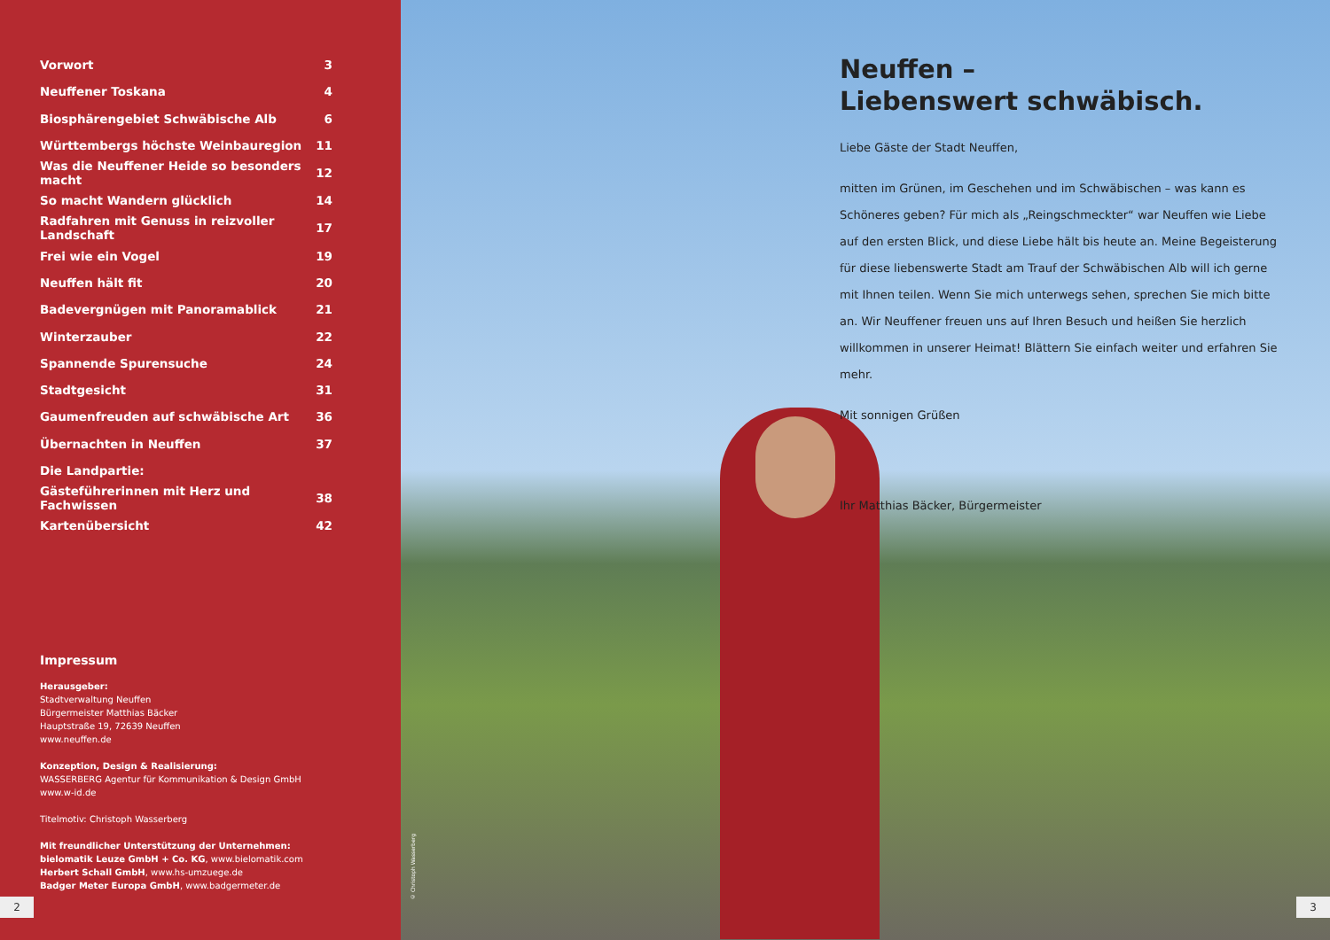| Vorwort | 3 |
| Neuffener Toskana | 4 |
| Biosphärengebiet Schwäbische Alb | 6 |
| Württembergs höchste Weinbauregion | 11 |
| Was die Neuffener Heide so besonders macht | 12 |
| So macht Wandern glücklich | 14 |
| Radfahren mit Genuss in reizvoller Landschaft | 17 |
| Frei wie ein Vogel | 19 |
| Neuffen hält fit | 20 |
| Badevergnügen mit Panoramablick | 21 |
| Winterzauber | 22 |
| Spannende Spurensuche | 24 |
| Stadtgesicht | 31 |
| Gaumenfreuden auf schwäbische Art | 36 |
| Übernachten in Neuffen | 37 |
| Die Landpartie: | |
| Gästeführerinnen mit Herz und Fachwissen | 38 |
| Kartenübersicht | 42 |
Impressum
Herausgeber:
Stadtverwaltung Neuffen
Bürgermeister Matthias Bäcker
Hauptstraße 19, 72639 Neuffen
www.neuffen.de
Konzeption, Design & Realisierung:
WASSERBERG Agentur für Kommunikation & Design GmbH
www.w-id.de
Titelmotiv: Christoph Wasserberg
Mit freundlicher Unterstützung der Unternehmen:
bielomatik Leuze GmbH + Co. KG, www.bielomatik.com
Herbert Schall GmbH, www.hs-umzuege.de
Badger Meter Europa GmbH, www.badgermeter.de
2
Neuffen –
Liebenswert schwäbisch.
Liebe Gäste der Stadt Neuffen,
mitten im Grünen, im Geschehen und im Schwäbischen – was kann es Schöneres geben? Für mich als „Reingschmeckter“ war Neuffen wie Liebe auf den ersten Blick, und diese Liebe hält bis heute an. Meine Begeisterung für diese liebenswerte Stadt am Trauf der Schwäbischen Alb will ich gerne mit Ihnen teilen. Wenn Sie mich unterwegs sehen, sprechen Sie mich bitte an. Wir Neuffener freuen uns auf Ihren Besuch und heißen Sie herzlich willkommen in unserer Heimat! Blättern Sie einfach weiter und erfahren Sie mehr.
Mit sonnigen Grüßen
Ihr Matthias Bäcker, Bürgermeister
© Christoph Wasserberg
3